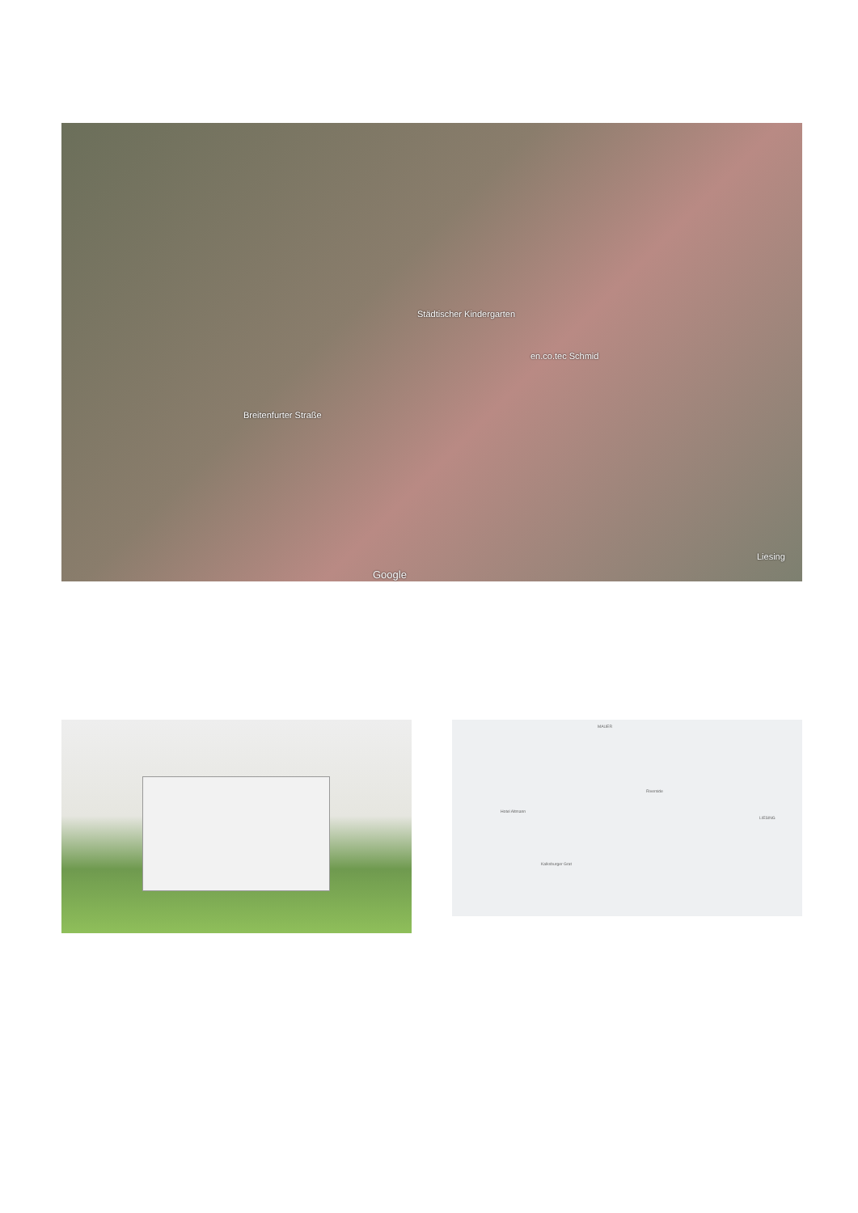Städtischer Kindergarten
en.co.tec Schmid
Breitenfurter Straße
Google
Liesing
MAUER
LIESING
Riverside
Hotel Altmann
Kalksburger Grat